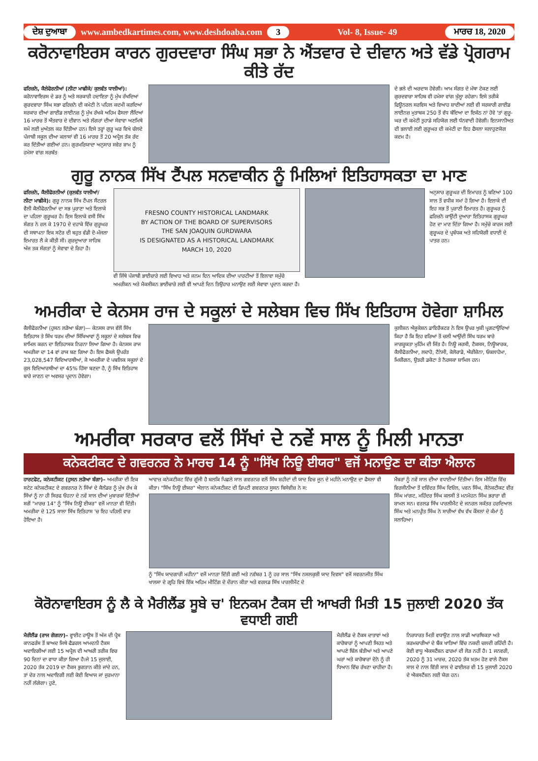ਦੇਸ਼ ਦੁਆਬਾ
www.ambedkartimes.com, www.deshdoaba.com
3 Vol- 8, Issue- 49 ਮਾਰਚ 18, 2020
ਕਰੋਨਾਵਾਇਰਸ ਕਾਰਨ ਗੁਰਦਵਾਰਾ ਸਿੰਘ ਸਭਾ ਨੇ ਐਂਤਵਾਰ ਦੇ ਦੀਵਾਨ ਅਤੇ ਵੱਡੇ ਪ੍ਰੋਗਰਾਮ ਕੀਤੇ ਰੱਦ
ਫਰਿਜ਼ਨੋ, ਕੈਲੇਫੋਰਨੀਆਂ (ਨੀਟਾ ਮਾਛੀਕੇ/ ਕੁਲਵੰਤ ਧਾਲੀਆਂ): ਕਰੋਨਾਵਾਇਰਸ ਦੇ ਡਰ ਨੂੰ ਅਤੇ ਸਰਕਾਰੀ ਹਦਾਇਤਾ ਨੂੰ ਮੁੱਖ ਰੱਖਦਿਆਂ ਗੁਰਦਵਾਰਾ ਸਿੰਘ ਸਭਾ ਫਰਿਜ਼ਨੋ ਦੀ ਕਮੇਟੀ ਨੇ ਪਹਿਲ ਕਦਮੀ ਕਰਦਿਆਂ ਸਰਕਾਰ ਦੀਆਂ ਗਾਈਡ ਲਾਈਨਜ਼ ਨੂੰ ਮੁੱਖ ਰੱਖਕੇ ਅਹਿਮ ਫੈਸਲਾ ਲੈਂਦਿਆਂ 16 ਮਾਰਚ ਤੋਂ ਐਂਤਵਾਰ ਦੇ ਦੀਵਾਨ ਅਤੇ ਲੰਗਰਾਂ ਦੀਆ ਸੇਵਾਵਾ ਅਣਮਿਥੇ ਸਮੇਂ ਲਈ ਮੁਅੱਤਲ ਕਰ ਦਿੱਤੀਆ ਹਨ। ਇਸੇ ਤਰ੍ਹਾਂ ਗੁਰੂ ਘਰ ਵਿਖੇ ਚੱਲਦੇ ਪੰਜਾਬੀ ਸਕੂਲ ਦੀਆ ਕਲਾਸਾਂ ਵੀ 16 ਮਾਰਚ ਤੋਂ 20 ਅਪ੍ਰੈਲ ਤੱਕ ਰੱਦ ਕਰ ਦਿੱਤੀਆਂ ਗਈਆਂ ਹਨ। ਗੁਰਮਰਿਯਾਦਾ ਅਨੁਸਾਰ ਸਵੇਰ ਸ਼ਾਮ ਨੂੰ ਹਮੇਸਾ ਵਾਂਗ ਸਰਬੱਤ
ਦੇ ਭਲੇ ਦੀ ਅਰਦਾਸ ਹੋਵੇਗੀ। ਆਮ ਸੰਗਤ ਦੇ ਮੱਥਾ ਟੇਕਣ ਲਈ ਗੁਰਦਵਾਰਾ ਸਾਹਿਬ ਵੀ ਹਮੇਸਾ ਵਾਂਗ ਖੁੱਲ੍ਹਾ ਰਹੇਗਾ। ਇਸੇ ਤਰੀਕੇ ਫਿਊਨਰਲ ਸਰਵਿਸ ਅਤੇ ਵਿਆਹ ਸ਼ਾਦੀਆਂ ਲਈ ਵੀ ਸਰਕਾਰੀ ਗਾਈਡ ਲਾਈਨਜ਼ ਮੁਤਾਬਕ 250 ਤੋਂ ਵੱਧ ਬੰਦਿਆ ਦਾ ਇਕੱਠ ਨਾਂ ਹੋਵੇ 'ਤਾਂ ਗੁਰੂ-ਘਰ ਦੀ ਕਮੇਟੀ ਤੁਹਾਡੇ ਸਹਿਯੋਗ ਲਈ ਧੰਨਵਾਦੀ ਹੋਵੇਗੀ। ਇਨਸਾਨੀਅਤ ਦੀ ਭਲਾਈ ਲਈ ਗੁਰੂਘਰ ਦੀ ਕਮੇਟੀ ਦਾ ਇਹ ਫੈਸਲਾ ਸਲਾਹੁਣਯੋਗ ਕਦਮ ਹੈ।
ਗੁਰੂ ਨਾਨਕ ਸਿੱਖ ਟੈਂਪਲ ਸਨਵਾਕੀਨ ਨੂੰ ਮਿਲਿਆਂ ਇਤਿਹਾਸਕਤਾ ਦਾ ਮਾਣ
ਫਰਿਜ਼ਨੋ, ਕੈਲੀਫੋਰਨੀਆਂ (ਕੁਲਵੰਤ ਧਾਲੀਆਂ/ ਨੀਟਾ ਮਾਛੀਕੇ): ਗੁਰੂ ਨਾਨਕ ਸਿੱਖ ਟੈਂਪਲ ਸੈਂਟਰਲ ਵੈਲੀ ਕੈਲੀਫੋਰਨੀਆਂ ਦਾ ਸਭ ਪੁਰਾਣਾ ਅਤੇ ਇਲਾਕੇ ਦਾ ਪਹਿਲਾ ਗੁਰੂਘਰ ਹੈ। ਇਸ ਇਲਾਕੇ ਵਸੀ ਸਿੱਖ ਸੰਗਤ ਨੇ ਰਲ ਕੇ 1970 ਦੇ ਦਹਾਕੇ ਵਿੱਚ ਗੁਰੂਘਰ ਦੀ ਸਥਾਪਨਾ ਇਕ ਸਟੋਰ ਦੀ ਬਹੁਤ ਵੱਡੀ ਦੋ-ਮੰਜਲਾ ਇਮਾਰਤ ਲੈ ਕੇ ਕੀਤੀ ਸੀ। ਗੁਰਦੁਆਰਾ ਸਾਹਿਬ ਅੱਜ ਤਕ ਸੰਗਤਾਂ ਨੂੰ ਸੇਵਾਵਾ ਦੇ ਰਿਹਾ ਹੈ।
FRESNO COUNTY HISTORICAL LANDMARK
BY ACTION OF THE BOARD OF SUPERVISORS
THE SAN JOAQUIN GURDWARA
IS DESIGNATED AS A HISTORICAL LANDMARK
MARCH 10, 2020
ਵੀ ਜਿੱਥੇ ਪੰਜਾਬੀ ਭਾਈਚਾਰੇ ਲਈ ਵਿਆਹ ਅਤੇ ਜਨਮ ਦਿਨ ਆਦਿਕ ਦੀਆ ਪਾਰਟੀਆਂ ਤੋਂ ਇਲਾਵਾ ਸਮੁੱਚੇ ਅਮਰੀਕਨ ਅਤੇ ਮੈਕਸੀਕਨ ਭਾਈਚਾਰੇ ਲਈ ਵੀ ਆਪਣੇ ਦਿਨ ਤਿਉਹਾਰ ਮਨਾਉਣ ਲਈ ਸੇਵਾਵਾ ਪ੍ਰਦਾਨ ਕਰਦਾ ਹੈ।
ਅਨੁਸਾਰ ਗੁਰੂਘਰ ਦੀ ਇਮਾਰਤ ਨੂੰ ਬਣਿਆਂ 100 ਸਾਲ ਤੋਂ ਵਧੀਕ ਸਮਾਂ ਹੋ ਗਿਆ ਹੈ। ਇਲਾਕੇ ਦੀ ਇਹ ਸਭ ਤੋਂ ਪੁਰਾਣੀ ਇਮਾਰਤ ਹੈ। ਗੁਰੂਘਰ ਨੂੰ ਫਰਿਜ਼ਨੋ ਕਾਉਂਟੀ ਦੁਆਰਾ ਇਤਿਹਾਸਕ ਗੁਰੂਘਰ ਹੋਣ ਦਾ ਮਾਣ ਦਿੱਤਾ ਗਿਆ ਹੈ। ਸਮੁੱਚੇ ਕਾਰਜ ਲਈ ਗੁਰੂਘਰ ਦੇ ਪ੍ਰਬੰਧਕ ਅਤੇ ਸਹਿਯੋਗੀ ਵਧਾਈ ਦੇ ਪਾਤਰ ਹਨ।
ਅਮਰੀਕਾ ਦੇ ਕੇਨਸਸ ਰਾਜ ਦੇ ਸਕੂਲਾਂ ਦੇ ਸਲੇਬਸ ਵਿਚ ਸਿੱਖ ਇਤਿਹਾਸ ਹੋਵੇਗਾ ਸ਼ਾਮਿਲ
ਕੈਲੀਫੋਰਨੀਆ (ਹੁਸਨ ਲੜੋਆ ਬੰਗਾ)— ਕੇਨਸਸ ਰਾਜ ਵੱਲੋਂ ਸਿੱਖ ਇਤਿਹਾਸ ਤੇ ਸਿੱਖ ਧਰਮ ਦੀਆਂ ਸਿੱਖਿਆਵਾਂ ਨੂੰ ਸਕੂਲਾਂ ਦੇ ਸਲੇਬਸ ਵਿਚ ਸ਼ਾਮਿਲ ਕਰਨ ਦਾ ਇਤਿਹਾਸਕ ਨਿਰਨਾ ਲਿਆ ਗਿਆ ਹੈ। ਕੇਨਸਸ ਰਾਜ ਅਮਰੀਕਾ ਦਾ 14 ਵਾਂ ਰਾਜ ਬਣ ਗਿਆ ਹੈ। ਇਸ ਫੈਸਲੇ ਉਪਰੰਤ 23,028,547 ਵਿਦਿਆਰਥੀਆਂ, ਜੋ ਅਮਰੀਕਾ ਦੇ ਪਬਲਿਕ ਸਕੂਲਾਂ ਦੇ ਕੁਲ ਵਿਦਿਆਰਥੀਆਂ ਦਾ 45% ਹਿੱਸਾ ਬਣਦਾ ਹੈ, ਨੂੰ ਸਿੱਖ ਇਤਿਹਾਸ ਬਾਰੇ ਜਾਣਨ ਦਾ ਅਵਸਰ ਪ੍ਰਦਾਨ ਹੋਵੇਗਾ।
ਕੁਲੀਸ਼ਨ ਐਜੂਕੇਸ਼ਨ ਡਾਇਰੈਕਟਰ ਨੇ ਇਸ ਉਪਰ ਖੁਸ਼ੀ ਪ੍ਰਗਟਾਉਦਿਆਂ ਕਿਹਾ ਹੈ ਕਿ ਇਹ ਵਰਿਆਂ ਤੋਂ ਚਲੀ ਆਉਂਦੀ ਸਿੱਖ ਧਰਮ ਬਾਰੇ ਜਾਗਰੂਕਤਾ ਮੁਹਿੰਮ ਦੀ ਜਿੱਤ ਹੈ। ਨਿਊ ਜਰਸੀ, ਟੈਕਸਸ, ਨਿਊਯਾਰਕ, ਕੈਲੀਫੋਰਨੀਆ, ਲਦਾਹੋ, ਟੈਨੇਸੀ, ਕੋਲੋਰਾਡੋ, ਐਰੀਜ਼ੋਨਾ, ਓਕਲਾਹੋਮਾ, ਮਿਸ਼ੀਗਨ, ਉਤਰੀ ਡਕੋਟਾ ਤੇ ਨੈਰਸਕਾ ਸ਼ਾਮਿਲ ਹਨ।
ਅਮਰੀਕਾ ਸਰਕਾਰ ਵਲੋਂ ਸਿੱਖਾਂ ਦੇ ਨਵੇਂ ਸਾਲ ਨੂੰ ਮਿਲੀ ਮਾਨਤਾ
ਕਨੇਕਟੀਕਟ ਦੇ ਗਵਰਨਰ ਨੇ ਮਾਰਚ 14 ਨੂੰ "ਸਿੱਖ ਨਿਊ ਈਯਰ" ਵਜੋਂ ਮਨਾਉਣ ਦਾ ਕੀਤਾ ਐਲਾਨ
ਹਾਰਟਫੋਟ, ਕਨੇਕਟੀਕਟ (ਹੁਸਨ ਲੜੋਆ ਬੰਗਾ)– ਅਮਰੀਕਾ ਦੀ ਇਕ ਸਟੇਟ ਕਨੇਕਟੀਕਟ ਦੇ ਗਵਰਨਰ ਨੇ ਸਿੱਖਾਂ ਦੇ ਕੈਲੰਡਰ ਨੂੰ ਮੁੱਖ ਰੱਖ ਕੇ ਸਿੱਖਾਂ ਨੂੰ ਨਾ ਹੀ ਸਿਰਫ ਓਹਨਾ ਦੇ ਨਵੇਂ ਸਾਲ ਦੀਆਂ ਮੁਬਾਰਕਾਂ ਦਿੱਤੀਆਂ ਸਗੋਂ "ਮਾਰਚ 14" ਨੂੰ "ਸਿੱਖ ਨਿਊ ਈਯਰ" ਵਜੋਂ ਮਾਨਤਾ ਵੀ ਦਿੱਤੀ। ਅਮਰੀਕਾ ਦੇ 125 ਸਾਲਾ ਸਿੱਖ ਇਤਿਹਾਸ 'ਚ ਇਹ ਪਹਿਲੀ ਵਾਰ ਹੋਇਆ ਹੈ।
ਆਵਾਜ਼ ਕਨੇਕਟੀਕਟ ਵਿੱਚ ਗੂੰਜੀ ਹੈ ਬਲਕਿ ਪਿਛਲੇ ਸਾਲ ਗਵਰਨਰ ਵਲੋਂ ਸਿੱਖ ਸ਼ਹੀਦਾਂ ਦੀ ਯਾਦ ਵਿਚ ਜੂਨ ਦੇ ਮਹੀਨੇ ਮਨਾਉਣ ਦਾ ਫੈਸਲਾ ਵੀ ਕੀਤਾ। "ਸਿੱਖ ਨਿਊ ਈਯਰ" ਐਲਾਨ ਕਨੇਕਟੀਕਟ ਦੀ ਡਿਪਟੀ ਗਵਰਨਰ ਸੂਸਨ ਬਿਸੇਵੀਜ਼ ਨੇ ਸ:
ਨੂੰ "ਸਿੱਖ ਯਾਦਗਾਰੀ ਮਹੀਨਾ" ਵਜੋਂ ਮਾਨਤਾ ਦਿੱਤੀ ਗਈ ਅਤੇ ਨਵੰਬਰ 1 ਨੂੰ ਹਰ ਸਾਲ "ਸਿੱਖ ਨਸਲਕੁਸ਼ੀ ਯਾਦ ਦਿਵਸ" ਵਜੋਂ ਸਵਰਨਜੀਤ ਸਿੰਘ ਖਾਲਸਾ ਦੇ ਗ੍ਰਹਿ ਵਿਖੇ ਇੱਕ ਅਹਿਮ ਮੀਟਿੰਗ ਦੇ ਦੌਰਾਨ ਕੀਤਾ ਅਤੇ ਵਰਲਡ ਸਿੱਖ ਪਾਰਲੀਮੈਂਟ ਦੇ
ਮੈਂਬਰਾਂ ਨੂੰ ਨਵੇਂ ਸਾਲ ਦੀਆ ਵਧਾਈਆਂ ਦਿੱਤੀਆਂ। ਇਸ ਮੀਟਿੰਗ ਵਿੱਚ ਵਿਰਜੀਨੀਆ ਤੋਂ ਦਵਿੰਦਰ ਸਿੰਘ ਦਿਓਲ, ਪਵਨ ਸਿੰਘ, ਕੈਨੇਕਟੀਕਟ ਵੀਰ ਸਿੰਘ ਮਾਂਗਟ, ਮਹਿੰਦਰ ਸਿੰਘ ਕਲਸੀ ਤੇ ਮਨਮੋਹਨ ਸਿੰਘ ਭਰਾਰਾ ਵੀ ਸ਼ਾਮਲ ਸਨ। ਵਰਲਡ ਸਿੱਖ ਪਾਰਲੀਮੈਂਟ ਦੇ ਜਨਰਲ ਸਕੱਤਰ ਹਰਦਿਆਲ ਸਿੰਘ ਅਤੇ ਮਨਪ੍ਰੀਤ ਸਿੰਘ ਨੇ ਸਾਰੀਆਂ ਵੱਖ ਵੱਖ ਕੌਂਸਲਾਂ ਦੇ ਕੰਮਾਂ ਨੂੰ ਸਲਾਹਿਆ।
ਕੋਰੋਨਾਵਾਇਰਸ ਨੂੰ ਲੈ ਕੇ ਮੈਰੀਲੈਂਡ ਸੂਬੇ ਚ' ਇਨਕਮ ਟੈਕਸ ਦੀ ਆਖਰੀ ਮਿਤੀ 15 ਜੁਲਾਈ 2020 ਤੱਕ ਵਧਾਈ ਗਈ
ਮੈਰੀਲੈਂਡ (ਰਾਜ ਗੋਗਨਾ)– ਵ੍ਹਾਈਟ ਹਾਊਸ ਤੋਂ ਅੱਜ ਦੀ ਪ੍ਰੈਸ ਕਾਨਫਰੰਸ ਤੋਂ ਬਾਅਦ ਜਿਥੇ ਫੈਡਰਲ ਆਮਦਨੀ ਟੈਕਸ ਅਦਾਇਗੀਆਂ ਲਈ 15 ਅਪ੍ਰੈਲ ਦੀ ਆਖਰੀ ਤਰੀਕ ਵਿਚ 90 ਦਿਨਾਂ ਦਾ ਵਾਧਾ ਕੀਤਾ ਗਿਆ ਹੈ।ਜੇ 15 ਜੁਲਾਈ, 2020 ਤੱਕ 2019 ਦਾ ਟੈਕਸ ਭੁਗਤਾਨ ਕੀਤੇ ਜਾਂਦੇ ਹਨ, ਤਾਂ ਦੇਰ ਨਾਲ ਅਦਾਇਗੀ ਲਈ ਕੋਈ ਵਿਆਜ ਜਾਂ ਜੁਰਮਾਨਾ ਨਹੀਂ ਲੱਗੇਗਾ। ਹੁਣੇ,
ਮੈਰੀਲੈਂਡ ਦੇ ਟੈਕਸ ਦਾਤਾਵਾਂ ਅਤੇ ਕਾਰੋਬਾਰਾਂ ਨੂੰ ਆਪਣੀ ਸਿਹਤ ਅਤੇ ਆਪਣੇ ਬਿੱਲ ਬੱਤੀਆਂ ਅਤੇ ਆਪਣੇ ਘਰਾਂ ਅਤੇ ਕਾਰੋਬਾਰਾਂ ਦੋਨੋ ਨੂੰ ਹੀ ਧਿਆਨ ਵਿੱਚ ਰੱਖਣਾ ਚਾਹੀਦਾ ਹੈ।
ਨਿਰਧਾਰਤ ਮਿਤੀ ਵਧਾਉਣ ਨਾਲ ਸਾਡੀ ਆਰਥਿਕਤਾ ਅਤੇ ਕਰਮਚਾਰੀਆਂ ਦੇ ਬੈਂਕ ਖਾਤਿਆਂ ਵਿੱਚ ਨਕਦੀ ਚਲਦੀ ਰਹਿੰਦੀ ਹੈ। ਕੋਈ ਵਾਧੂ ਐਕਸਟੈਂਸ਼ਨ ਫਾਰਮਾਂ ਦੀ ਲੋੜ ਨਹੀਂ ਹੈ। 1 ਜਨਵਰੀ, 2020 ਨੂੰ 31 ਮਾਰਚ, 2020 ਤੱਕ ਖ਼ਤਮ ਹੋਣ ਵਾਲੇ ਟੈਕਸ ਸਾਲ ਦੇ ਨਾਲ ਵਿੱਤੀ ਸਾਲ ਦੇ ਫਾਈਲਰ ਵੀ 15 ਜੁਲਾਈ 2020 ਦੇ ਐਕਸਟੈਂਸ਼ਨ ਲਈ ਯੋਗ ਹਨ।